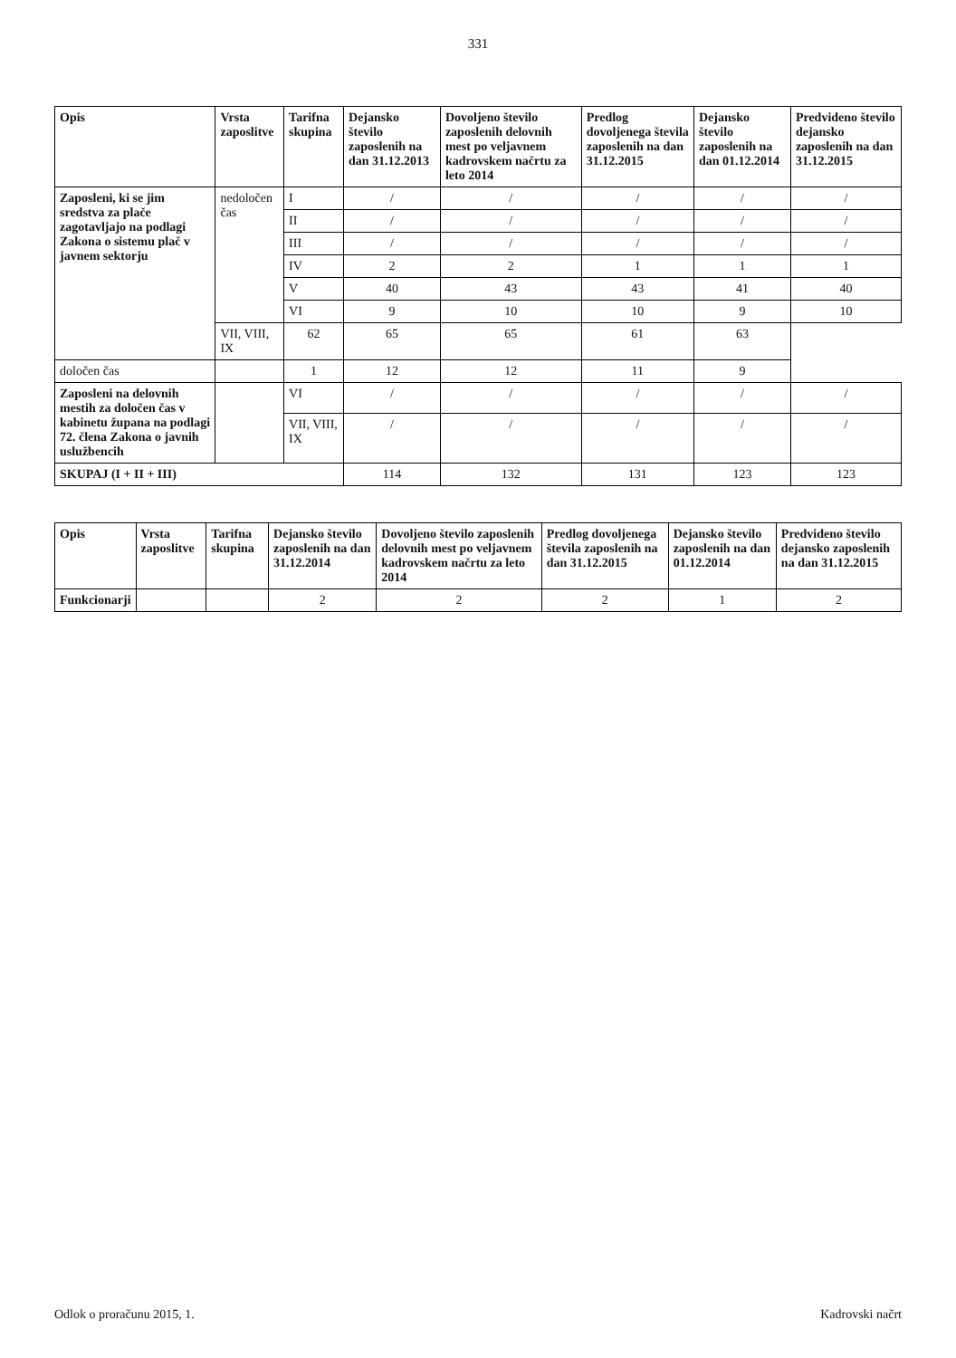331
| Opis | Vrsta zaposlitve | Tarifna skupina | Dejansko število zaposlenih na dan 31.12.2013 | Dovoljeno število zaposlenih delovnih mest po veljavnem kadrovskem načrtu za leto 2014 | Predlog dovoljenega števila zaposlenih na dan 31.12.2015 | Dejansko število zaposlenih na dan 01.12.2014 | Predvideno število dejansko zaposlenih na dan 31.12.2015 |
| --- | --- | --- | --- | --- | --- | --- | --- |
| Zaposleni, ki se jim sredstva za plače zagotavljajo na podlagi Zakona o sistemu plač v javnem sektorju | nedoločen čas | I | / | / | / | / | / |
| | | II | / | / | / | / | / |
| | | III | / | / | / | / | / |
| | | IV | 2 | 2 | 1 | 1 | 1 |
| | | V | 40 | 43 | 43 | 41 | 40 |
| | | VI | 9 | 10 | 10 | 9 | 10 |
| | VII, VIII, IX | 62 | 65 | 65 | 61 | 63 | |
| določen čas | | 1 | 12 | 12 | 11 | 9 | |
| Zaposleni na delovnih mestih za določen čas v kabinetu župana na podlagi 72. člena Zakona o javnih uslužbencih | | VI | / | / | / | / | / |
| | | VII, VIII, IX | / | / | / | / | / |
| SKUPAJ (I + II + III) | | | 114 | 132 | 131 | 123 | 123 |
| Opis | Vrsta zaposlitve | Tarifna skupina | Dejansko število zaposlenih na dan 31.12.2014 | Dovoljeno število zaposlenih delovnih mest po veljavnem kadrovskem načrtu za leto 2014 | Predlog dovoljenega števila zaposlenih na dan 31.12.2015 | Dejansko število zaposlenih na dan 01.12.2014 | Predvideno število dejansko zaposlenih na dan 31.12.2015 |
| --- | --- | --- | --- | --- | --- | --- | --- |
| Funkcionarji | | | 2 | 2 | 2 | 1 | 2 |
Odlok o proračunu 2015, 1. Kadrovski načrt